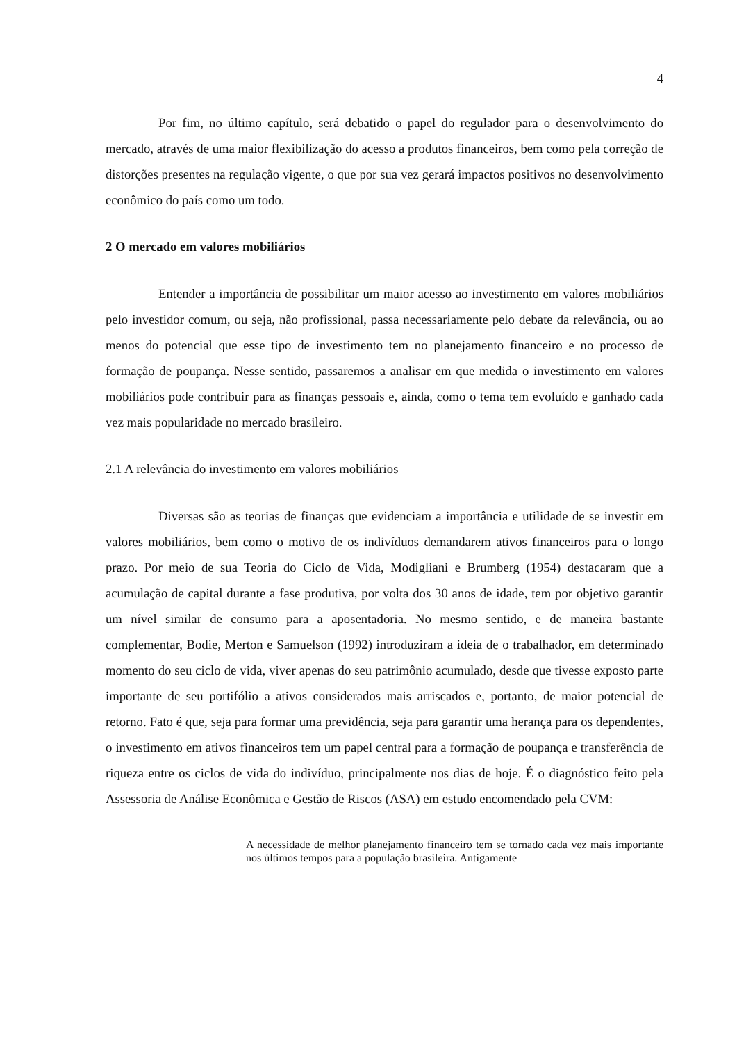4
Por fim, no último capítulo, será debatido o papel do regulador para o desenvolvimento do mercado, através de uma maior flexibilização do acesso a produtos financeiros, bem como pela correção de distorções presentes na regulação vigente, o que por sua vez gerará impactos positivos no desenvolvimento econômico do país como um todo.
2 O mercado em valores mobiliários
Entender a importância de possibilitar um maior acesso ao investimento em valores mobiliários pelo investidor comum, ou seja, não profissional, passa necessariamente pelo debate da relevância, ou ao menos do potencial que esse tipo de investimento tem no planejamento financeiro e no processo de formação de poupança. Nesse sentido, passaremos a analisar em que medida o investimento em valores mobiliários pode contribuir para as finanças pessoais e, ainda, como o tema tem evoluído e ganhado cada vez mais popularidade no mercado brasileiro.
2.1 A relevância do investimento em valores mobiliários
Diversas são as teorias de finanças que evidenciam a importância e utilidade de se investir em valores mobiliários, bem como o motivo de os indivíduos demandarem ativos financeiros para o longo prazo. Por meio de sua Teoria do Ciclo de Vida, Modigliani e Brumberg (1954) destacaram que a acumulação de capital durante a fase produtiva, por volta dos 30 anos de idade, tem por objetivo garantir um nível similar de consumo para a aposentadoria. No mesmo sentido, e de maneira bastante complementar, Bodie, Merton e Samuelson (1992) introduziram a ideia de o trabalhador, em determinado momento do seu ciclo de vida, viver apenas do seu patrimônio acumulado, desde que tivesse exposto parte importante de seu portifólio a ativos considerados mais arriscados e, portanto, de maior potencial de retorno. Fato é que, seja para formar uma previdência, seja para garantir uma herança para os dependentes, o investimento em ativos financeiros tem um papel central para a formação de poupança e transferência de riqueza entre os ciclos de vida do indivíduo, principalmente nos dias de hoje. É o diagnóstico feito pela Assessoria de Análise Econômica e Gestão de Riscos (ASA) em estudo encomendado pela CVM:
A necessidade de melhor planejamento financeiro tem se tornado cada vez mais importante nos últimos tempos para a população brasileira. Antigamente